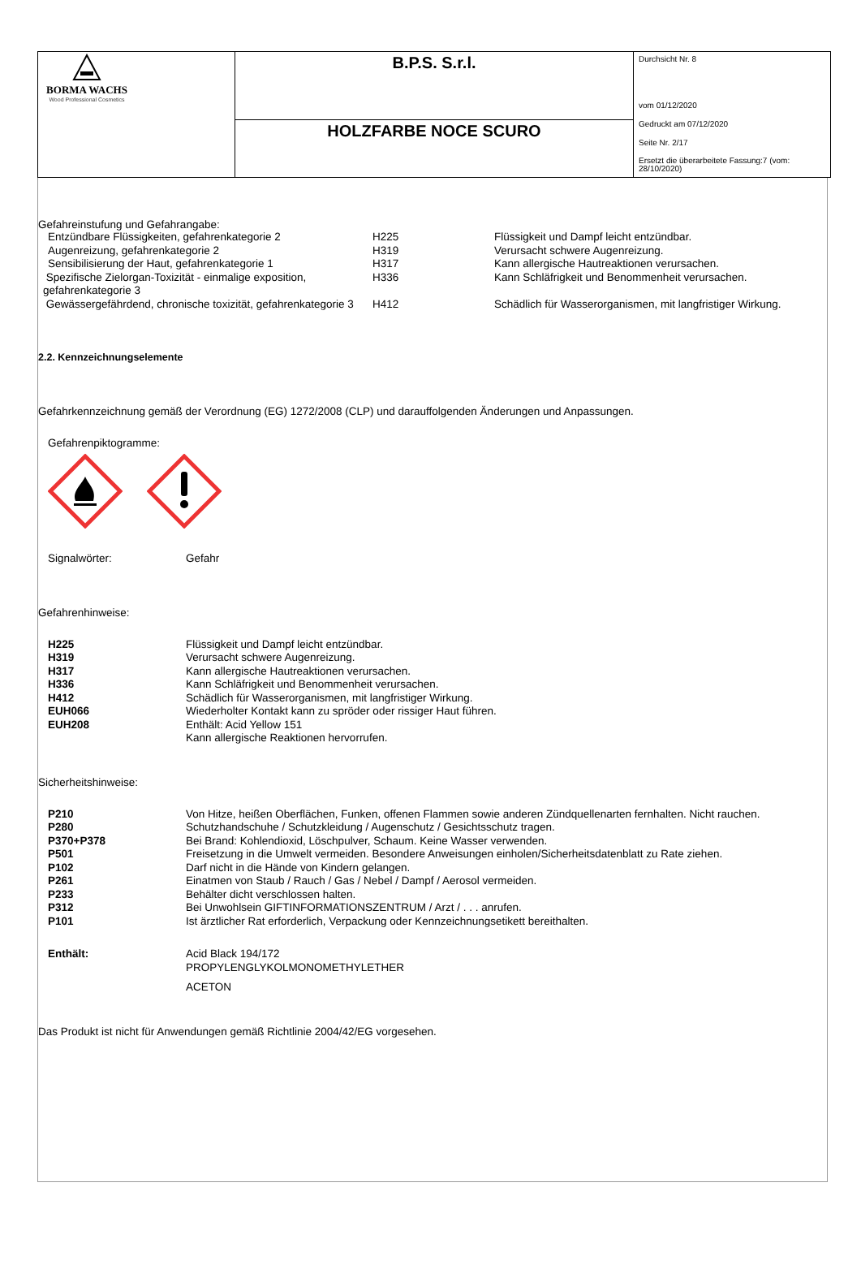| BORMA WACHS Wood Professional Cosmetics | B.P.S. S.r.l. | Durchsicht Nr. 8 vom 01/12/2020 Gedruckt am 07/12/2020 Seite Nr. 2/17 Ersetzt die überarbeitete Fassung:7 (vom: 28/10/2020) |
| | HOLZFARBE NOCE SCURO | |
Gefahreinstufung und Gefahrangabe:
| Entzündbare Flüssigkeiten, gefahrenkategorie 2 | H225 | Flüssigkeit und Dampf leicht entzündbar. |
| Augenreizung, gefahrenkategorie 2 | H319 | Verursacht schwere Augenreizung. |
| Sensibilisierung der Haut, gefahrenkategorie 1 | H317 | Kann allergische Hautreaktionen verursachen. |
| Spezifische Zielorgan-Toxizität - einmalige exposition, gefahrenkategorie 3 | H336 | Kann Schläfrigkeit und Benommenheit verursachen. |
| Gewässergefährdend, chronische toxizität, gefahrenkategorie 3 | H412 | Schädlich für Wasserorganismen, mit langfristiger Wirkung. |
2.2. Kennzeichnungselemente
Gefahrkennzeichnung gemäß der Verordnung (EG) 1272/2008 (CLP) und darauffolgenden Änderungen und Anpassungen.
Gefahrenpiktogramme:
| Signalwörter: | Gefahr |
Gefahrenhinweise:
| H225 | Flüssigkeit und Dampf leicht entzündbar. |
| H319 | Verursacht schwere Augenreizung. |
| H317 | Kann allergische Hautreaktionen verursachen. |
| H336 | Kann Schläfrigkeit und Benommenheit verursachen. |
| H412 | Schädlich für Wasserorganismen, mit langfristiger Wirkung. |
| EUH066 | Wiederholter Kontakt kann zu spröder oder rissiger Haut führen. |
| EUH208 | Enthält: Acid Yellow 151 Kann allergische Reaktionen hervorrufen. |
Sicherheitshinweise:
| P210 | Von Hitze, heißen Oberflächen, Funken, offenen Flammen sowie anderen Zündquellenarten fernhalten. Nicht rauchen. |
| P280 | Schutzhandschuhe / Schutzkleidung / Augenschutz / Gesichtsschutz tragen. |
| P370+P378 | Bei Brand: Kohlendioxid, Löschpulver, Schaum. Keine Wasser verwenden. |
| P501 | Freisetzung in die Umwelt vermeiden. Besondere Anweisungen einholen/Sicherheitsdatenblatt zu Rate ziehen. |
| P102 | Darf nicht in die Hände von Kindern gelangen. |
| P261 | Einatmen von Staub / Rauch / Gas / Nebel / Dampf / Aerosol vermeiden. |
| P233 | Behälter dicht verschlossen halten. |
| P312 | Bei Unwohlsein GIFTINFORMATIONSZENTRUM / Arzt / . . . anrufen. |
| P101 | Ist ärztlicher Rat erforderlich, Verpackung oder Kennzeichnungsetikett bereithalten. |
| Enthält: | Acid Black 194/172 PROPYLENGLYKOLMONOMETHYLETHER ACETON |
Das Produkt ist nicht für Anwendungen gemäß Richtlinie 2004/42/EG vorgesehen.